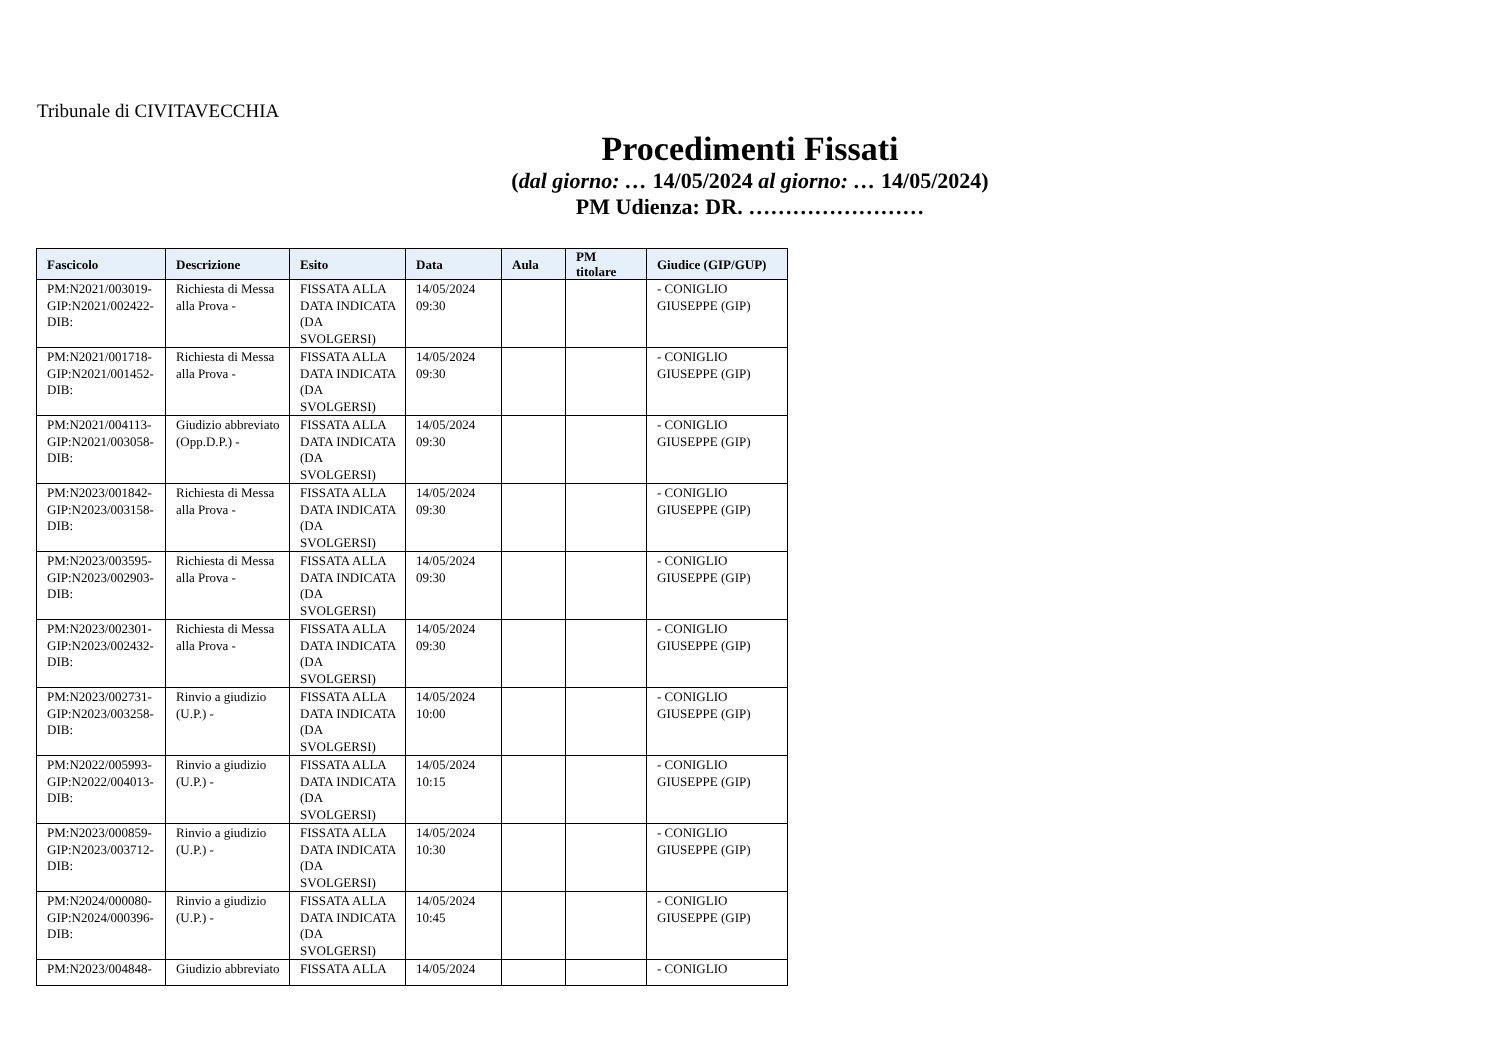Tribunale di CIVITAVECCHIA
Procedimenti Fissati
(dal giorno: … 14/05/2024 al giorno: … 14/05/2024)
PM Udienza: DR. ……………………
| Fascicolo | Descrizione | Esito | Data | Aula | PM titolare | Giudice (GIP/GUP) |
| --- | --- | --- | --- | --- | --- | --- |
| PM:N2021/003019- GIP:N2021/002422- DIB: | Richiesta di Messa alla Prova - | FISSATA ALLA DATA INDICATA (DA SVOLGERSI) | 14/05/2024 09:30 | | | - CONIGLIO GIUSEPPE (GIP) |
| PM:N2021/001718- GIP:N2021/001452- DIB: | Richiesta di Messa alla Prova - | FISSATA ALLA DATA INDICATA (DA SVOLGERSI) | 14/05/2024 09:30 | | | - CONIGLIO GIUSEPPE (GIP) |
| PM:N2021/004113- GIP:N2021/003058- DIB: | Giudizio abbreviato (Opp.D.P.) - | FISSATA ALLA DATA INDICATA (DA SVOLGERSI) | 14/05/2024 09:30 | | | - CONIGLIO GIUSEPPE (GIP) |
| PM:N2023/001842- GIP:N2023/003158- DIB: | Richiesta di Messa alla Prova - | FISSATA ALLA DATA INDICATA (DA SVOLGERSI) | 14/05/2024 09:30 | | | - CONIGLIO GIUSEPPE (GIP) |
| PM:N2023/003595- GIP:N2023/002903- DIB: | Richiesta di Messa alla Prova - | FISSATA ALLA DATA INDICATA (DA SVOLGERSI) | 14/05/2024 09:30 | | | - CONIGLIO GIUSEPPE (GIP) |
| PM:N2023/002301- GIP:N2023/002432- DIB: | Richiesta di Messa alla Prova - | FISSATA ALLA DATA INDICATA (DA SVOLGERSI) | 14/05/2024 09:30 | | | - CONIGLIO GIUSEPPE (GIP) |
| PM:N2023/002731- GIP:N2023/003258- DIB: | Rinvio a giudizio (U.P.) - | FISSATA ALLA DATA INDICATA (DA SVOLGERSI) | 14/05/2024 10:00 | | | - CONIGLIO GIUSEPPE (GIP) |
| PM:N2022/005993- GIP:N2022/004013- DIB: | Rinvio a giudizio (U.P.) - | FISSATA ALLA DATA INDICATA (DA SVOLGERSI) | 14/05/2024 10:15 | | | - CONIGLIO GIUSEPPE (GIP) |
| PM:N2023/000859- GIP:N2023/003712- DIB: | Rinvio a giudizio (U.P.) - | FISSATA ALLA DATA INDICATA (DA SVOLGERSI) | 14/05/2024 10:30 | | | - CONIGLIO GIUSEPPE (GIP) |
| PM:N2024/000080- GIP:N2024/000396- DIB: | Rinvio a giudizio (U.P.) - | FISSATA ALLA DATA INDICATA (DA SVOLGERSI) | 14/05/2024 10:45 | | | - CONIGLIO GIUSEPPE (GIP) |
| PM:N2023/004848- | Giudizio abbreviato | FISSATA ALLA | 14/05/2024 | | | - CONIGLIO |